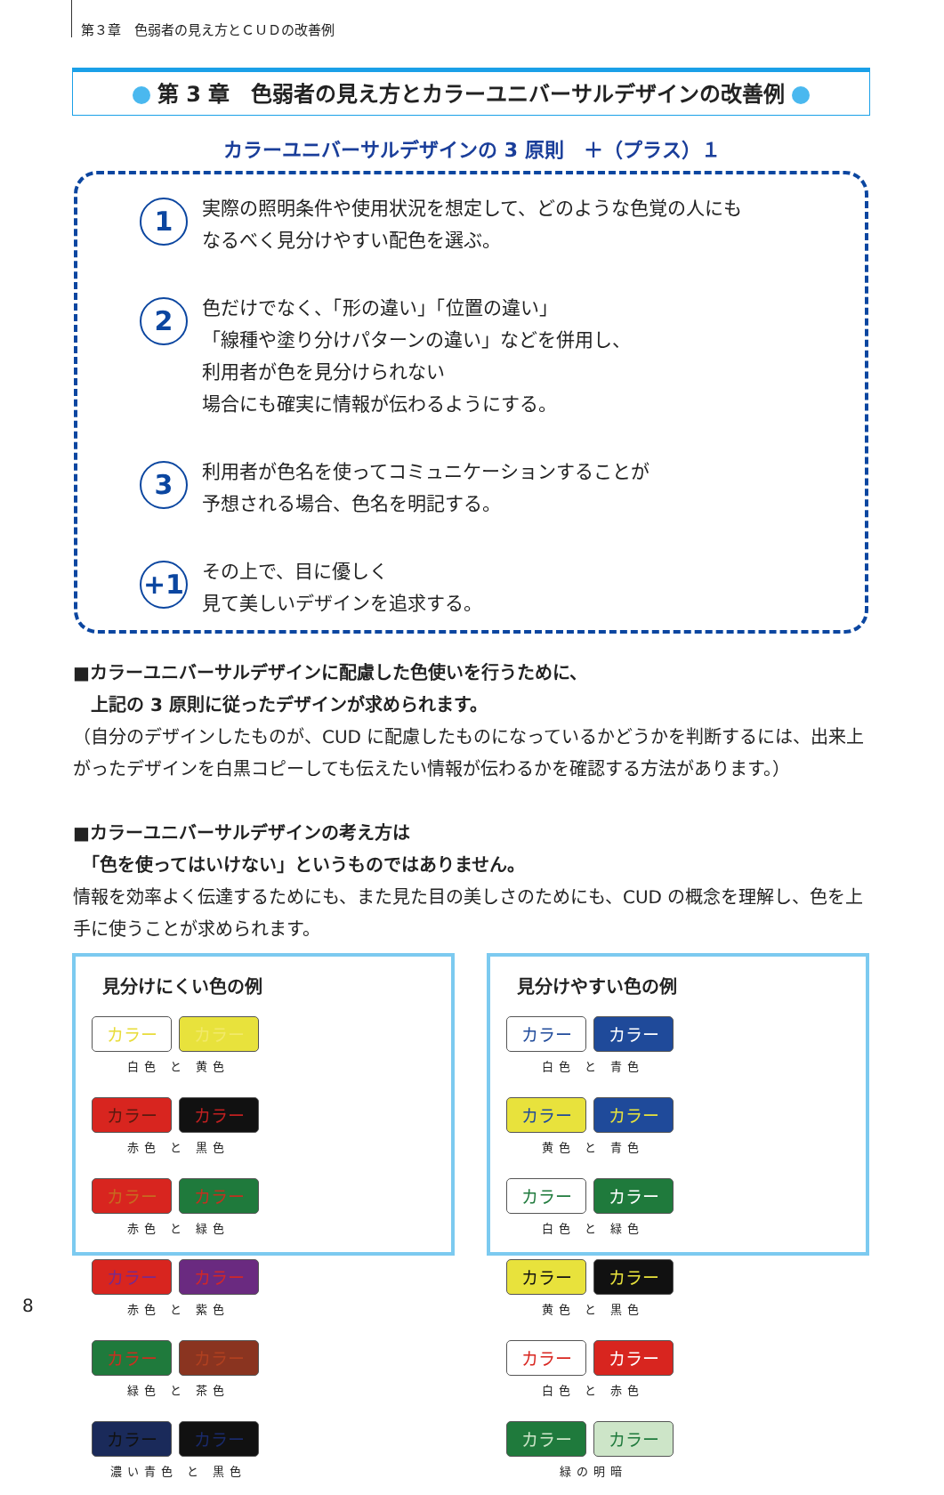第３章　色弱者の見え方とＣＵＤの改善例
第 3 章　色弱者の見え方とカラーユニバーサルデザインの改善例
カラーユニバーサルデザインの 3 原則　＋（プラス）１
1
実際の照明条件や使用状況を想定して、どのような色覚の人にも
なるべく見分けやすい配色を選ぶ。
2
色だけでなく、「形の違い」「位置の違い」
「線種や塗り分けパターンの違い」などを併用し、
利用者が色を見分けられない
場合にも確実に情報が伝わるようにする。
3
利用者が色名を使ってコミュニケーションすることが
予想される場合、色名を明記する。
+1
その上で、目に優しく
見て美しいデザインを追求する。
■カラーユニバーサルデザインに配慮した色使いを行うために、
　上記の 3 原則に従ったデザインが求められます。
（自分のデザインしたものが、CUD に配慮したものになっているかどうかを判断するには、出来上がったデザインを白黒コピーしても伝えたい情報が伝わるかを確認する方法があります。）
■カラーユニバーサルデザインの考え方は
　「色を使ってはいけない」というものではありません。
情報を効率よく伝達するためにも、また見た目の美しさのためにも、CUD の概念を理解し、色を上手に使うことが求められます。
見分けにくい色の例
カラー カラー
白色 と 黄色
カラー カラー
赤色 と 黒色
カラー カラー
赤色 と 緑色
カラー カラー
赤色 と 紫色
カラー カラー
緑色 と 茶色
カラー カラー
濃い青色 と 黒色
見分けやすい色の例
カラー カラー
白色 と 青色
カラー カラー
黄色 と 青色
カラー カラー
白色 と 緑色
カラー カラー
黄色 と 黒色
カラー カラー
白色 と 赤色
カラー カラー
緑の明暗
8